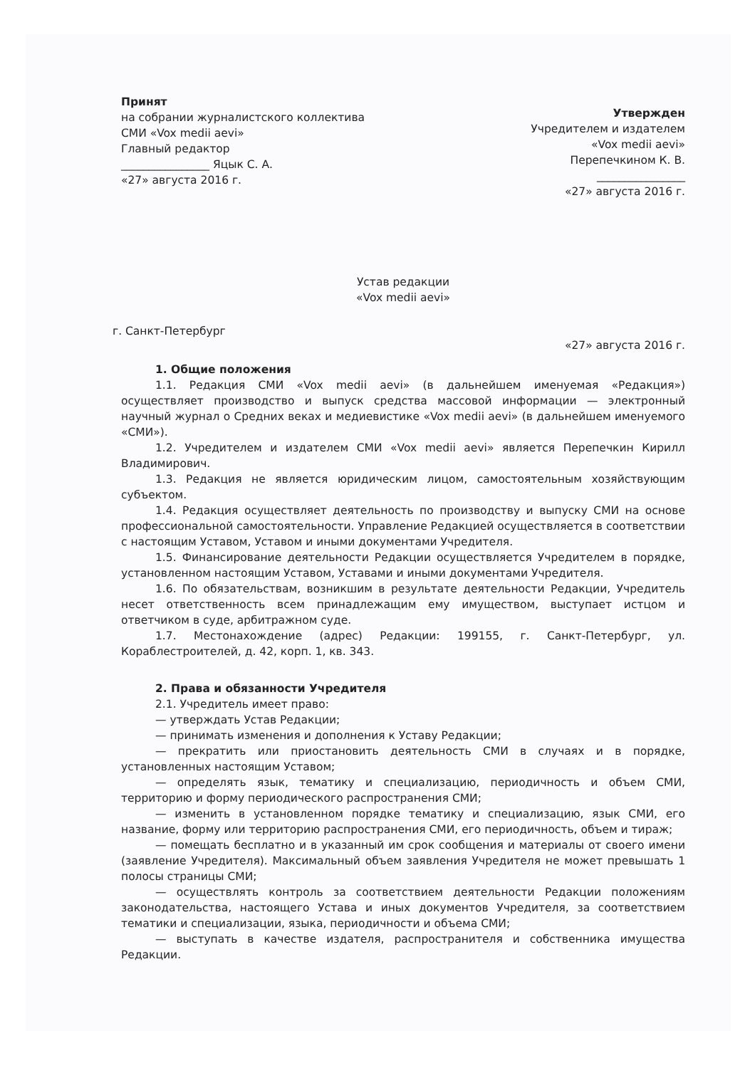Принят
на собрании журналистского коллектива
СМИ «Vox medii aevi»
Главный редактор
________________ Яцык С. А.
«27» августа 2016 г.
Утвержден
Учредителем и издателем
«Vox medii aevi»
Перепечкином К. В.
________________
«27» августа 2016 г.
Устав редакции
«Vox medii aevi»
г. Санкт-Петербург «27» августа 2016 г.
1. Общие положения
1.1. Редакция СМИ «Vox medii aevi» (в дальнейшем именуемая «Редакция») осуществляет производство и выпуск средства массовой информации — электронный научный журнал о Средних веках и медиевистике «Vox medii aevi» (в дальнейшем именуемого «СМИ»).
1.2. Учредителем и издателем СМИ «Vox medii aevi» является Перепечкин Кирилл Владимирович.
1.3. Редакция не является юридическим лицом, самостоятельным хозяйствующим субъектом.
1.4. Редакция осуществляет деятельность по производству и выпуску СМИ на основе профессиональной самостоятельности. Управление Редакцией осуществляется в соответствии с настоящим Уставом, Уставом и иными документами Учредителя.
1.5. Финансирование деятельности Редакции осуществляется Учредителем в порядке, установленном настоящим Уставом, Уставами и иными документами Учредителя.
1.6. По обязательствам, возникшим в результате деятельности Редакции, Учредитель несет ответственность всем принадлежащим ему имуществом, выступает истцом и ответчиком в суде, арбитражном суде.
1.7. Местонахождение (адрес) Редакции: 199155, г. Санкт-Петербург, ул. Кораблестроителей, д. 42, корп. 1, кв. 343.
2. Права и обязанности Учредителя
2.1. Учредитель имеет право:
— утверждать Устав Редакции;
— принимать изменения и дополнения к Уставу Редакции;
— прекратить или приостановить деятельность СМИ в случаях и в порядке, установленных настоящим Уставом;
— определять язык, тематику и специализацию, периодичность и объем СМИ, территорию и форму периодического распространения СМИ;
— изменить в установленном порядке тематику и специализацию, язык СМИ, его название, форму или территорию распространения СМИ, его периодичность, объем и тираж;
— помещать бесплатно и в указанный им срок сообщения и материалы от своего имени (заявление Учредителя). Максимальный объем заявления Учредителя не может превышать 1 полосы страницы СМИ;
— осуществлять контроль за соответствием деятельности Редакции положениям законодательства, настоящего Устава и иных документов Учредителя, за соответствием тематики и специализации, языка, периодичности и объема СМИ;
— выступать в качестве издателя, распространителя и собственника имущества Редакции.